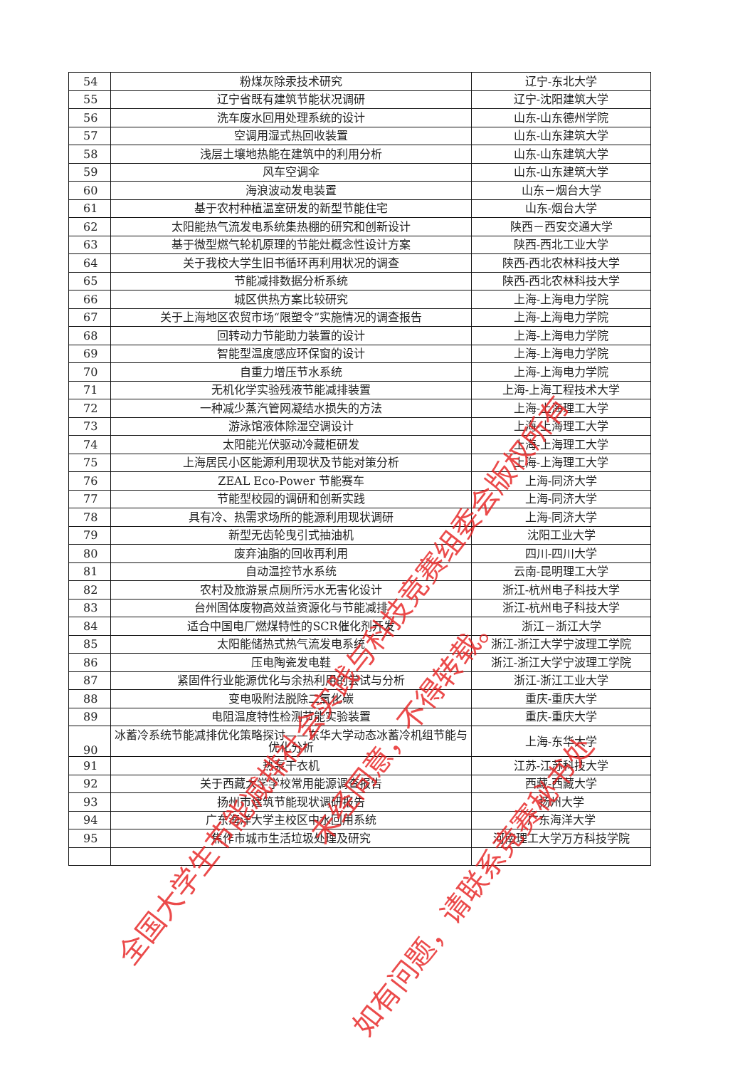| 54 | 粉煤灰除汞技术研究 | 辽宁-东北大学 |
| 55 | 辽宁省既有建筑节能状况调研 | 辽宁-沈阳建筑大学 |
| 56 | 洗车废水回用处理系统的设计 | 山东-山东德州学院 |
| 57 | 空调用湿式热回收装置 | 山东-山东建筑大学 |
| 58 | 浅层土壤地热能在建筑中的利用分析 | 山东-山东建筑大学 |
| 59 | 风车空调伞 | 山东-山东建筑大学 |
| 60 | 海浪波动发电装置 | 山东－烟台大学 |
| 61 | 基于农村种植温室研发的新型节能住宅 | 山东-烟台大学 |
| 62 | 太阳能热气流发电系统集热棚的研究和创新设计 | 陕西－西安交通大学 |
| 63 | 基于微型燃气轮机原理的节能灶概念性设计方案 | 陕西-西北工业大学 |
| 64 | 关于我校大学生旧书循环再利用状况的调查 | 陕西-西北农林科技大学 |
| 65 | 节能减排数据分析系统 | 陕西-西北农林科技大学 |
| 66 | 城区供热方案比较研究 | 上海-上海电力学院 |
| 67 | 关于上海地区农贸市场“限塑令”实施情况的调查报告 | 上海-上海电力学院 |
| 68 | 回转动力节能助力装置的设计 | 上海-上海电力学院 |
| 69 | 智能型温度感应环保窗的设计 | 上海-上海电力学院 |
| 70 | 自重力增压节水系统 | 上海-上海电力学院 |
| 71 | 无机化学实验残液节能减排装置 | 上海-上海工程技术大学 |
| 72 | 一种减少蒸汽管网凝结水损失的方法 | 上海-上海理工大学 |
| 73 | 游泳馆液体除湿空调设计 | 上海-上海理工大学 |
| 74 | 太阳能光伏驱动冷藏柜研发 | 上海-上海理工大学 |
| 75 | 上海居民小区能源利用现状及节能对策分析 | 上海-上海理工大学 |
| 76 | ZEAL Eco-Power 节能赛车 | 上海-同济大学 |
| 77 | 节能型校园的调研和创新实践 | 上海-同济大学 |
| 78 | 具有冷、热需求场所的能源利用现状调研 | 上海-同济大学 |
| 79 | 新型无齿轮曳引式抽油机 | 沈阳工业大学 |
| 80 | 废弃油脂的回收再利用 | 四川-四川大学 |
| 81 | 自动温控节水系统 | 云南-昆明理工大学 |
| 82 | 农村及旅游景点厕所污水无害化设计 | 浙江-杭州电子科技大学 |
| 83 | 台州固体废物高效益资源化与节能减排 | 浙江-杭州电子科技大学 |
| 84 | 适合中国电厂燃煤特性的SCR催化剂开发 | 浙江－浙江大学 |
| 85 | 太阳能储热式热气流发电系统 | 浙江-浙江大学宁波理工学院 |
| 86 | 压电陶瓷发电鞋 | 浙江-浙江大学宁波理工学院 |
| 87 | 紧固件行业能源优化与余热利用的尝试与分析 | 浙江-浙江工业大学 |
| 88 | 变电吸附法脱除二氧化碳 | 重庆-重庆大学 |
| 89 | 电阻温度特性检测节能实验装置 | 重庆-重庆大学 |
| 90 | 冰蓄冷系统节能减排优化策略探讨——东华大学动态冰蓄冷机组节能与优化分析 | 上海-东华大学 |
| 91 | 热泵干衣机 | 江苏-江苏科技大学 |
| 92 | 关于西藏大学学校常用能源调查报告 | 西藏-西藏大学 |
| 93 | 扬州市建筑节能现状调研报告 | 扬州大学 |
| 94 | 广东海洋大学主校区中水回用系统 | 广东海洋大学 |
| 95 | 焦作市城市生活垃圾处理及研究 | 河南理工大学万方科技学院 |
全国大学生节能减排社会实践与科技竞赛组委会版权所有
未经同意，不得转载。
如有问题，请联系竞赛秘书处